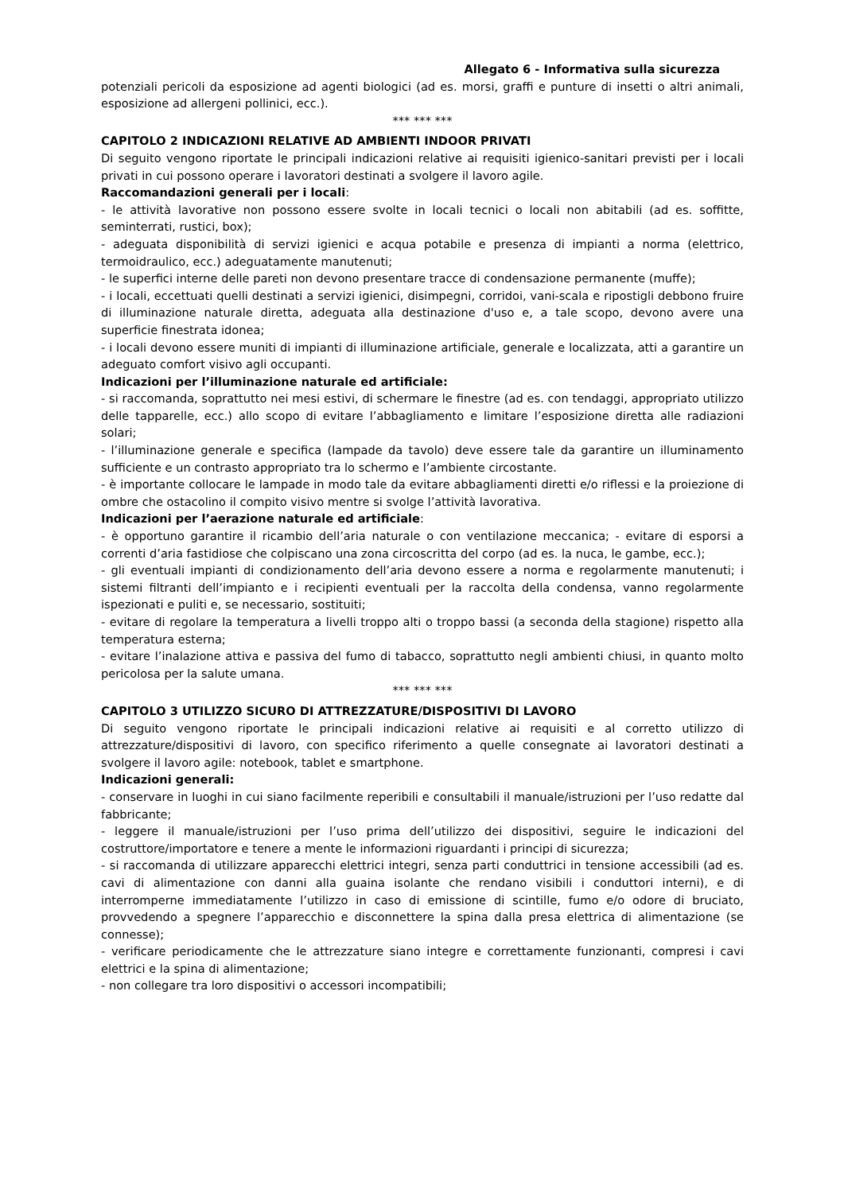Allegato 6 - Informativa sulla sicurezza
potenziali pericoli da esposizione ad agenti biologici (ad es. morsi, graffi e punture di insetti o altri animali, esposizione ad allergeni pollinici, ecc.).
*** *** ***
CAPITOLO 2 INDICAZIONI RELATIVE AD AMBIENTI INDOOR PRIVATI
Di seguito vengono riportate le principali indicazioni relative ai requisiti igienico-sanitari previsti per i locali privati in cui possono operare i lavoratori destinati a svolgere il lavoro agile.
Raccomandazioni generali per i locali:
- le attività lavorative non possono essere svolte in locali tecnici o locali non abitabili (ad es. soffitte, seminterrati, rustici, box);
- adeguata disponibilità di servizi igienici e acqua potabile e presenza di impianti a norma (elettrico, termoidraulico, ecc.) adeguatamente manutenuti;
- le superfici interne delle pareti non devono presentare tracce di condensazione permanente (muffe);
- i locali, eccettuati quelli destinati a servizi igienici, disimpegni, corridoi, vani-scala e ripostigli debbono fruire di illuminazione naturale diretta, adeguata alla destinazione d'uso e, a tale scopo, devono avere una superficie finestrata idonea;
- i locali devono essere muniti di impianti di illuminazione artificiale, generale e localizzata, atti a garantire un adeguato comfort visivo agli occupanti.
Indicazioni per l’illuminazione naturale ed artificiale:
- si raccomanda, soprattutto nei mesi estivi, di schermare le finestre (ad es. con tendaggi, appropriato utilizzo delle tapparelle, ecc.) allo scopo di evitare l’abbagliamento e limitare l’esposizione diretta alle radiazioni solari;
- l’illuminazione generale e specifica (lampade da tavolo) deve essere tale da garantire un illuminamento sufficiente e un contrasto appropriato tra lo schermo e l’ambiente circostante.
- è importante collocare le lampade in modo tale da evitare abbagliamenti diretti e/o riflessi e la proiezione di ombre che ostacolino il compito visivo mentre si svolge l’attività lavorativa.
Indicazioni per l’aerazione naturale ed artificiale:
- è opportuno garantire il ricambio dell’aria naturale o con ventilazione meccanica; - evitare di esporsi a correnti d’aria fastidiose che colpiscano una zona circoscritta del corpo (ad es. la nuca, le gambe, ecc.);
- gli eventuali impianti di condizionamento dell’aria devono essere a norma e regolarmente manutenuti; i sistemi filtranti dell’impianto e i recipienti eventuali per la raccolta della condensa, vanno regolarmente ispezionati e puliti e, se necessario, sostituiti;
- evitare di regolare la temperatura a livelli troppo alti o troppo bassi (a seconda della stagione) rispetto alla temperatura esterna;
- evitare l’inalazione attiva e passiva del fumo di tabacco, soprattutto negli ambienti chiusi, in quanto molto pericolosa per la salute umana.
*** *** ***
CAPITOLO 3 UTILIZZO SICURO DI ATTREZZATURE/DISPOSITIVI DI LAVORO
Di seguito vengono riportate le principali indicazioni relative ai requisiti e al corretto utilizzo di attrezzature/dispositivi di lavoro, con specifico riferimento a quelle consegnate ai lavoratori destinati a svolgere il lavoro agile: notebook, tablet e smartphone.
Indicazioni generali:
- conservare in luoghi in cui siano facilmente reperibili e consultabili il manuale/istruzioni per l’uso redatte dal fabbricante;
- leggere il manuale/istruzioni per l’uso prima dell’utilizzo dei dispositivi, seguire le indicazioni del costruttore/importatore e tenere a mente le informazioni riguardanti i principi di sicurezza;
- si raccomanda di utilizzare apparecchi elettrici integri, senza parti conduttrici in tensione accessibili (ad es. cavi di alimentazione con danni alla guaina isolante che rendano visibili i conduttori interni), e di interromperne immediatamente l’utilizzo in caso di emissione di scintille, fumo e/o odore di bruciato, provvedendo a spegnere l’apparecchio e disconnettere la spina dalla presa elettrica di alimentazione (se connesse);
- verificare periodicamente che le attrezzature siano integre e correttamente funzionanti, compresi i cavi elettrici e la spina di alimentazione;
- non collegare tra loro dispositivi o accessori incompatibili;